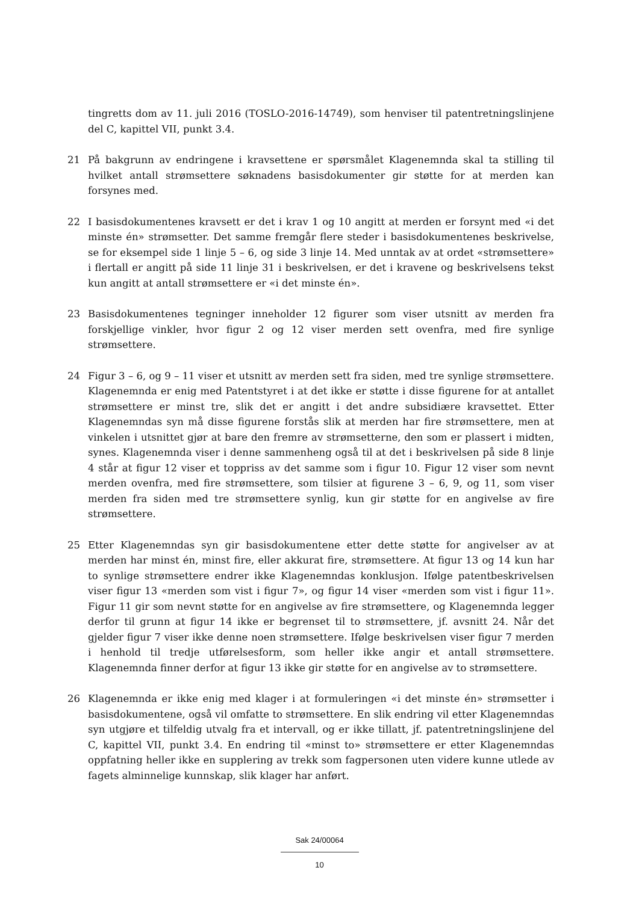tingretts dom av 11. juli 2016 (TOSLO-2016-14749), som henviser til patentretningslinjene del C, kapittel VII, punkt 3.4.
21 På bakgrunn av endringene i kravsettene er spørsmålet Klagenemnda skal ta stilling til hvilket antall strømsettere søknadens basisdokumenter gir støtte for at merden kan forsynes med.
22 I basisdokumentenes kravsett er det i krav 1 og 10 angitt at merden er forsynt med «i det minste én» strømsetter. Det samme fremgår flere steder i basisdokumentenes beskrivelse, se for eksempel side 1 linje 5 – 6, og side 3 linje 14. Med unntak av at ordet «strømsettere» i flertall er angitt på side 11 linje 31 i beskrivelsen, er det i kravene og beskrivelsens tekst kun angitt at antall strømsettere er «i det minste én».
23 Basisdokumentenes tegninger inneholder 12 figurer som viser utsnitt av merden fra forskjellige vinkler, hvor figur 2 og 12 viser merden sett ovenfra, med fire synlige strømsettere.
24 Figur 3 – 6, og 9 – 11 viser et utsnitt av merden sett fra siden, med tre synlige strømsettere. Klagenemnda er enig med Patentstyret i at det ikke er støtte i disse figurene for at antallet strømsettere er minst tre, slik det er angitt i det andre subsidiære kravsettet. Etter Klagenemndas syn må disse figurene forstås slik at merden har fire strømsettere, men at vinkelen i utsnittet gjør at bare den fremre av strømsetterne, den som er plassert i midten, synes. Klagenemnda viser i denne sammenheng også til at det i beskrivelsen på side 8 linje 4 står at figur 12 viser et toppriss av det samme som i figur 10. Figur 12 viser som nevnt merden ovenfra, med fire strømsettere, som tilsier at figurene 3 – 6, 9, og 11, som viser merden fra siden med tre strømsettere synlig, kun gir støtte for en angivelse av fire strømsettere.
25 Etter Klagenemndas syn gir basisdokumentene etter dette støtte for angivelser av at merden har minst én, minst fire, eller akkurat fire, strømsettere. At figur 13 og 14 kun har to synlige strømsettere endrer ikke Klagenemndas konklusjon. Ifølge patentbeskrivelsen viser figur 13 «merden som vist i figur 7», og figur 14 viser «merden som vist i figur 11». Figur 11 gir som nevnt støtte for en angivelse av fire strømsettere, og Klagenemnda legger derfor til grunn at figur 14 ikke er begrenset til to strømsettere, jf. avsnitt 24. Når det gjelder figur 7 viser ikke denne noen strømsettere. Ifølge beskrivelsen viser figur 7 merden i henhold til tredje utførelsesform, som heller ikke angir et antall strømsettere. Klagenemnda finner derfor at figur 13 ikke gir støtte for en angivelse av to strømsettere.
26 Klagenemnda er ikke enig med klager i at formuleringen «i det minste én» strømsetter i basisdokumentene, også vil omfatte to strømsettere. En slik endring vil etter Klagenemndas syn utgjøre et tilfeldig utvalg fra et intervall, og er ikke tillatt, jf. patentretningslinjene del C, kapittel VII, punkt 3.4. En endring til «minst to» strømsettere er etter Klagenemndas oppfatning heller ikke en supplering av trekk som fagpersonen uten videre kunne utlede av fagets alminnelige kunnskap, slik klager har anført.
Sak 24/00064
10